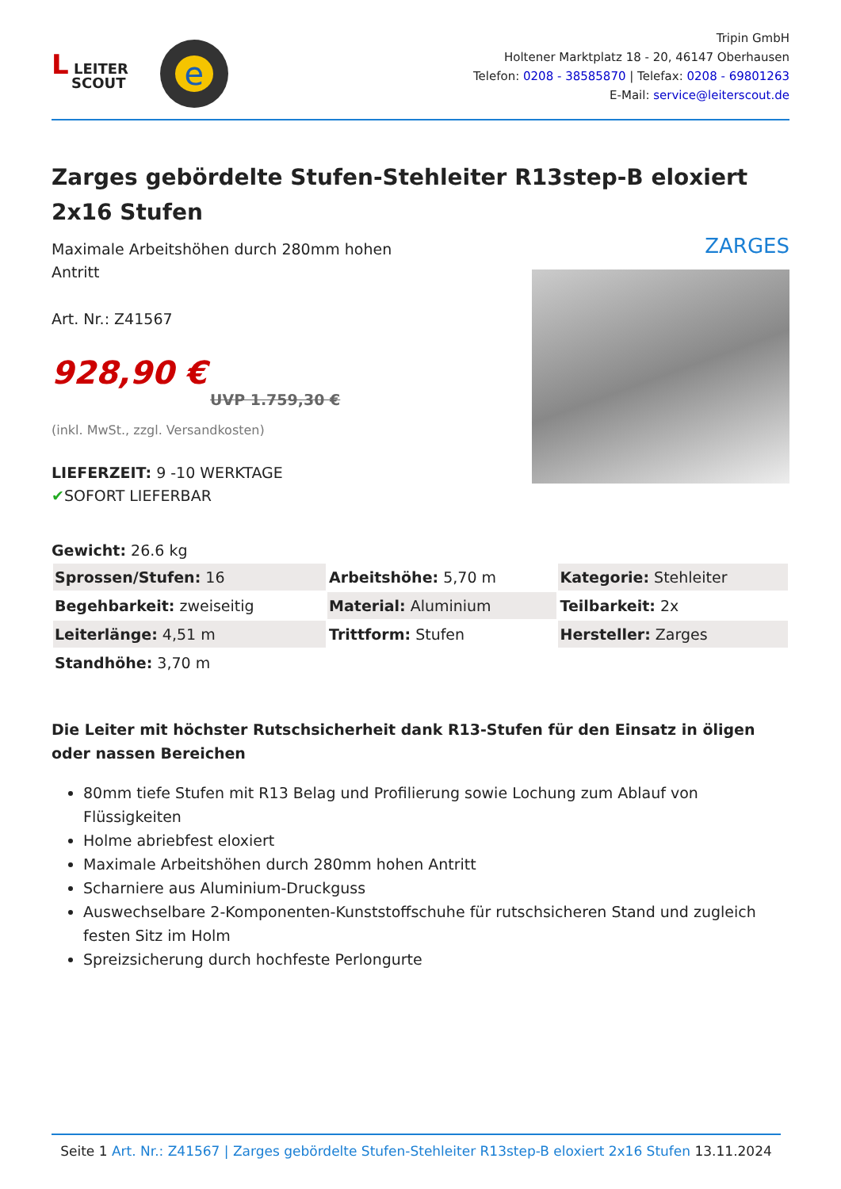L LEITER
SCOUT
e
Tripin GmbH
Holtener Marktplatz 18 - 20, 46147 Oberhausen
Telefon: 0208 - 38585870 | Telefax: 0208 - 69801263
E-Mail: service@leiterscout.de
Zarges gebördelte Stufen-Stehleiter R13step-B eloxiert 2x16 Stufen
Maximale Arbeitshöhen durch 280mm hohen
Antritt
Art. Nr.: Z41567
928,90 €
UVP 1.759,30 €
(inkl. MwSt., zzgl. Versandkosten)
LIEFERZEIT: 9 -10 WERKTAGE
✔SOFORT LIEFERBAR
ZARGES
Gewicht: 26.6 kg
| Sprossen/Stufen: 16 | Arbeitshöhe: 5,70 m | Kategorie: Stehleiter |
| Begehbarkeit: zweiseitig | Material: Aluminium | Teilbarkeit: 2x |
| Leiterlänge: 4,51 m | Trittform: Stufen | Hersteller: Zarges |
| Standhöhe: 3,70 m | | |
Die Leiter mit höchster Rutschsicherheit dank R13-Stufen für den Einsatz in öligen oder nassen Bereichen
80mm tiefe Stufen mit R13 Belag und Profilierung sowie Lochung zum Ablauf von Flüssigkeiten
Holme abriebfest eloxiert
Maximale Arbeitshöhen durch 280mm hohen Antritt
Scharniere aus Aluminium-Druckguss
Auswechselbare 2-Komponenten-Kunststoffschuhe für rutschsicheren Stand und zugleich festen Sitz im Holm
Spreizsicherung durch hochfeste Perlongurte
Seite 1 Art. Nr.: Z41567 | Zarges gebördelte Stufen-Stehleiter R13step-B eloxiert 2x16 Stufen 13.11.2024